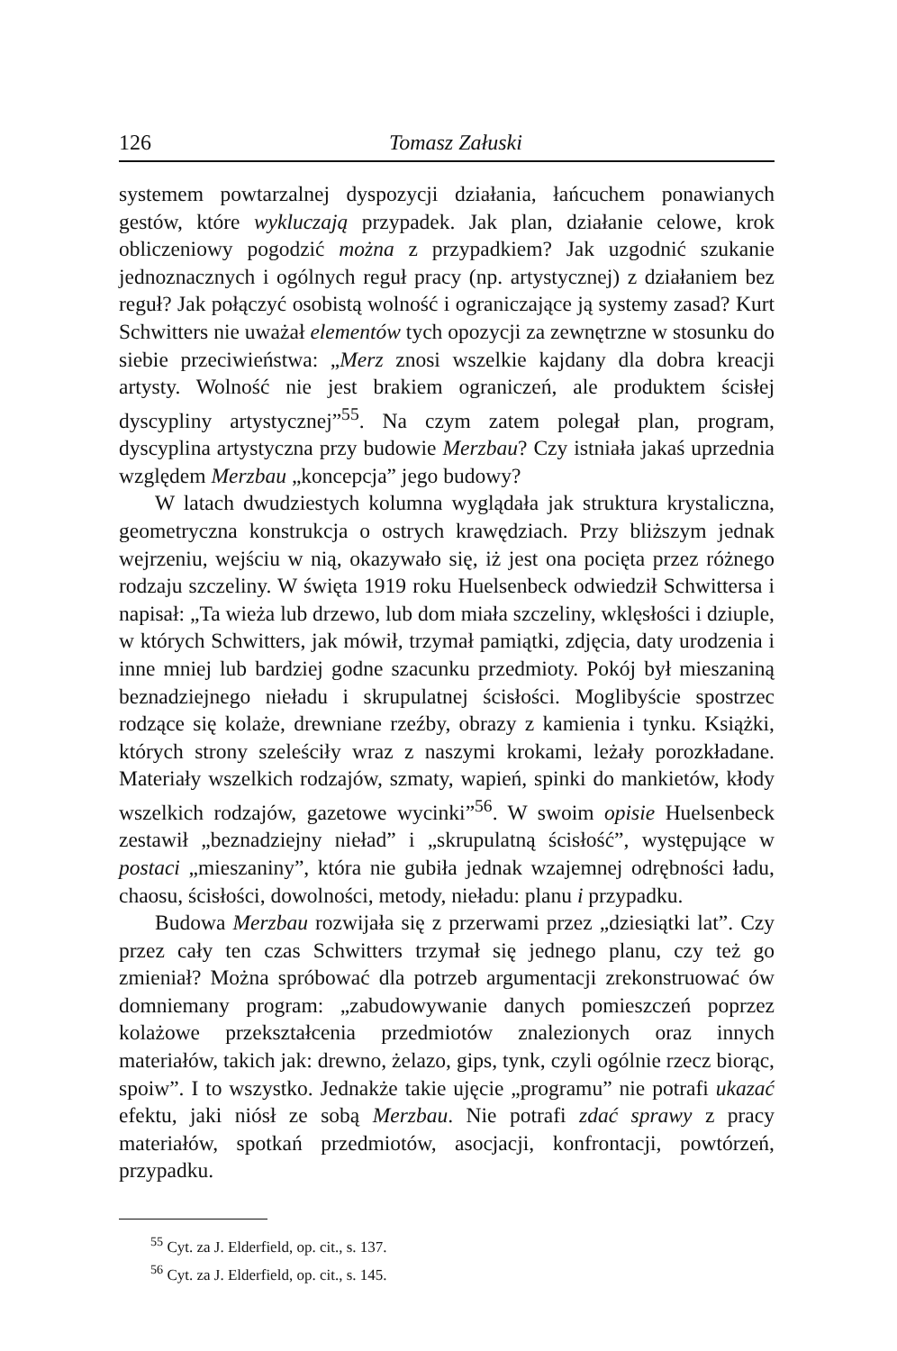126 Tomasz Załuski
systemem powtarzalnej dyspozycji działania, łańcuchem ponawianych gestów, które wykluczają przypadek. Jak plan, działanie celowe, krok obliczeniowy pogodzić można z przypadkiem? Jak uzgodnić szukanie jednoznacznych i ogólnych reguł pracy (np. artystycznej) z działaniem bez reguł? Jak połączyć osobistą wolność i ograniczające ją systemy zasad? Kurt Schwitters nie uważał elementów tych opozycji za zewnętrzne w stosunku do siebie przeciwieństwa: „Merz znosi wszelkie kajdany dla dobra kreacji artysty. Wolność nie jest brakiem ograniczeń, ale produktem ścisłej dyscypliny artystycznej”<sup>55</sup>. Na czym zatem polegał plan, program, dyscyplina artystyczna przy budowie Merzbau? Czy istniała jakaś uprzednia względem Merzbau „koncepcja” jego budowy?
W latach dwudziestych kolumna wyglądała jak struktura krystaliczna, geometryczna konstrukcja o ostrych krawędziach. Przy bliższym jednak wejrzeniu, wejściu w nią, okazywało się, iż jest ona pocięta przez różnego rodzaju szczeliny. W święta 1919 roku Huelsenbeck odwiedził Schwittersa i napisał: „Ta wieża lub drzewo, lub dom miała szczeliny, wklęsłości i dziuple, w których Schwitters, jak mówił, trzymał pamiątki, zdjęcia, daty urodzenia i inne mniej lub bardziej godne szacunku przedmioty. Pokój był mieszaniną beznadziejnego nieładu i skrupulatnej ścisłości. Moglibyście spostrzec rodzące się kolaże, drewniane rzeźby, obrazy z kamienia i tynku. Książki, których strony szeleściły wraz z naszymi krokami, leżały porozkładane. Materiały wszelkich rodzajów, szmaty, wapień, spinki do mankietów, kłody wszelkich rodzajów, gazetowe wycinki”<sup>56</sup>. W swoim opisie Huelsenbeck zestawił „beznadziejny nieład” i „skrupulatną ścisłość”, występujące w postaci „mieszaniny”, która nie gubiła jednak wzajemnej odrębności ładu, chaosu, ścisłości, dowolności, metody, nieładu: planu i przypadku.
Budowa Merzbau rozwijała się z przerwami przez „dziesiątki lat”. Czy przez cały ten czas Schwitters trzymał się jednego planu, czy też go zmieniał? Można spróbować dla potrzeb argumentacji zrekonstruować ów domniemany program: „zabudowywanie danych pomieszczeń poprzez kolażowe przekształcenia przedmiotów znalezionych oraz innych materiałów, takich jak: drewno, żelazo, gips, tynk, czyli ogólnie rzecz biorąc, spoiw”. I to wszystko. Jednakże takie ujęcie „programu” nie potrafi ukazać efektu, jaki niósł ze sobą Merzbau. Nie potrafi zdać sprawy z pracy materiałów, spotkań przedmiotów, asocjacji, konfrontacji, powtórzeń, przypadku.
<sup>55</sup> Cyt. za J. Elderfield, op. cit., s. 137.
<sup>56</sup> Cyt. za J. Elderfield, op. cit., s. 145.